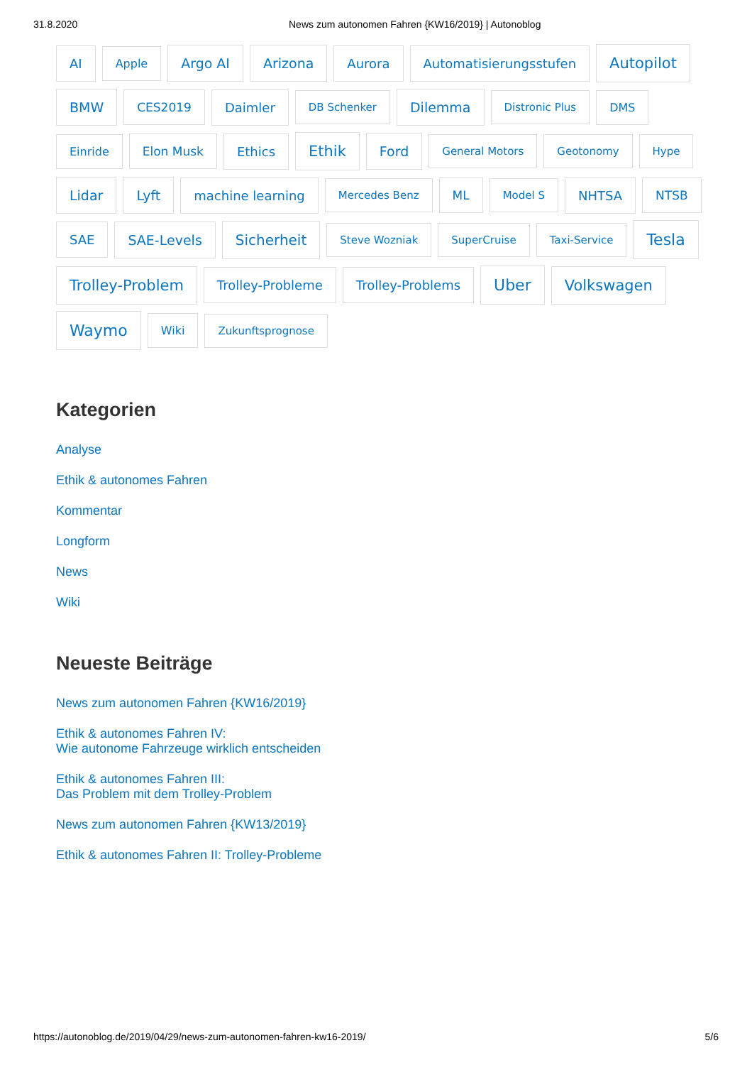31.8.2020 News zum autonomen Fahren {KW16/2019} | Autonoblog
AI Apple Argo AI Arizona Aurora Automatisierungsstufen Autopilot BMW CES2019 Daimler DB Schenker Dilemma Distronic Plus DMS Einride Elon Musk Ethics Ethik Ford General Motors Geotonomy Hype Lidar Lyft machine learning Mercedes Benz ML Model S NHTSA NTSB SAE SAE-Levels Sicherheit Steve Wozniak SuperCruise Taxi-Service Tesla Trolley-Problem Trolley-Probleme Trolley-Problems Uber Volkswagen Waymo Wiki Zukunftsprognose
Kategorien
Analyse
Ethik & autonomes Fahren
Kommentar
Longform
News
Wiki
Neueste Beiträge
News zum autonomen Fahren {KW16/2019}
Ethik & autonomes Fahren IV:
Wie autonome Fahrzeuge wirklich entscheiden
Ethik & autonomes Fahren III:
Das Problem mit dem Trolley-Problem
News zum autonomen Fahren {KW13/2019}
Ethik & autonomes Fahren II: Trolley-Probleme
https://autonoblog.de/2019/04/29/news-zum-autonomen-fahren-kw16-2019/ 5/6